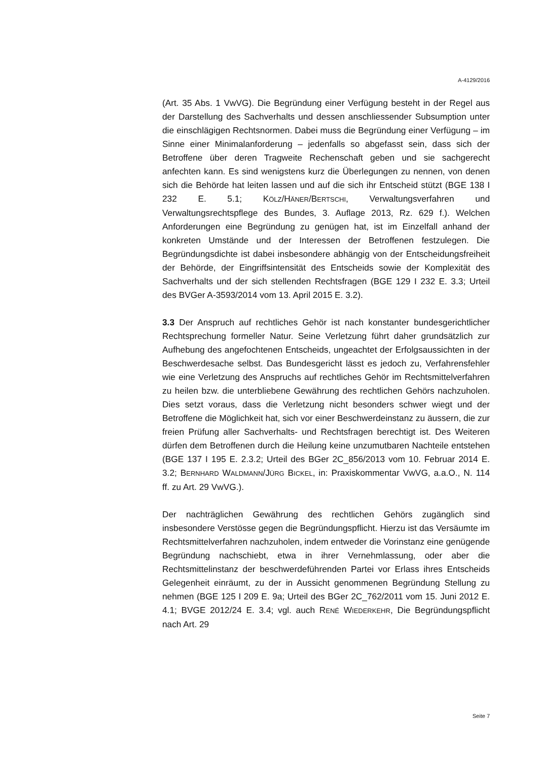A-4129/2016
(Art. 35 Abs. 1 VwVG). Die Begründung einer Verfügung besteht in der Regel aus der Darstellung des Sachverhalts und dessen anschliessender Subsumption unter die einschlägigen Rechtsnormen. Dabei muss die Begründung einer Verfügung – im Sinne einer Minimalanforderung – jedenfalls so abgefasst sein, dass sich der Betroffene über deren Tragweite Rechenschaft geben und sie sachgerecht anfechten kann. Es sind wenigstens kurz die Überlegungen zu nennen, von denen sich die Behörde hat leiten lassen und auf die sich ihr Entscheid stützt (BGE 138 I 232 E. 5.1; KÖLZ/HÄNER/BERTSCHI, Verwaltungsverfahren und Verwaltungsrechtspflege des Bundes, 3. Auflage 2013, Rz. 629 f.). Welchen Anforderungen eine Begründung zu genügen hat, ist im Einzelfall anhand der konkreten Umstände und der Interessen der Betroffenen festzulegen. Die Begründungsdichte ist dabei insbesondere abhängig von der Entscheidungsfreiheit der Behörde, der Eingriffsintensität des Entscheids sowie der Komplexität des Sachverhalts und der sich stellenden Rechtsfragen (BGE 129 I 232 E. 3.3; Urteil des BVGer A-3593/2014 vom 13. April 2015 E. 3.2).
3.3 Der Anspruch auf rechtliches Gehör ist nach konstanter bundesgerichtlicher Rechtsprechung formeller Natur. Seine Verletzung führt daher grundsätzlich zur Aufhebung des angefochtenen Entscheids, ungeachtet der Erfolgsaussichten in der Beschwerdesache selbst. Das Bundesgericht lässt es jedoch zu, Verfahrensfehler wie eine Verletzung des Anspruchs auf rechtliches Gehör im Rechtsmittelverfahren zu heilen bzw. die unterbliebene Gewährung des rechtlichen Gehörs nachzuholen. Dies setzt voraus, dass die Verletzung nicht besonders schwer wiegt und der Betroffene die Möglichkeit hat, sich vor einer Beschwerdeinstanz zu äussern, die zur freien Prüfung aller Sachverhalts- und Rechtsfragen berechtigt ist. Des Weiteren dürfen dem Betroffenen durch die Heilung keine unzumutbaren Nachteile entstehen (BGE 137 I 195 E. 2.3.2; Urteil des BGer 2C_856/2013 vom 10. Februar 2014 E. 3.2; BERNHARD WALDMANN/JÜRG BICKEL, in: Praxiskommentar VwVG, a.a.O., N. 114 ff. zu Art. 29 VwVG.).
Der nachträglichen Gewährung des rechtlichen Gehörs zugänglich sind insbesondere Verstösse gegen die Begründungspflicht. Hierzu ist das Versäumte im Rechtsmittelverfahren nachzuholen, indem entweder die Vorinstanz eine genügende Begründung nachschiebt, etwa in ihrer Vernehmlassung, oder aber die Rechtsmittelinstanz der beschwerdeführenden Partei vor Erlass ihres Entscheids Gelegenheit einräumt, zu der in Aussicht genommenen Begründung Stellung zu nehmen (BGE 125 I 209 E. 9a; Urteil des BGer 2C_762/2011 vom 15. Juni 2012 E. 4.1; BVGE 2012/24 E. 3.4; vgl. auch RENÉ WIEDERKEHR, Die Begründungspflicht nach Art. 29
Seite 7